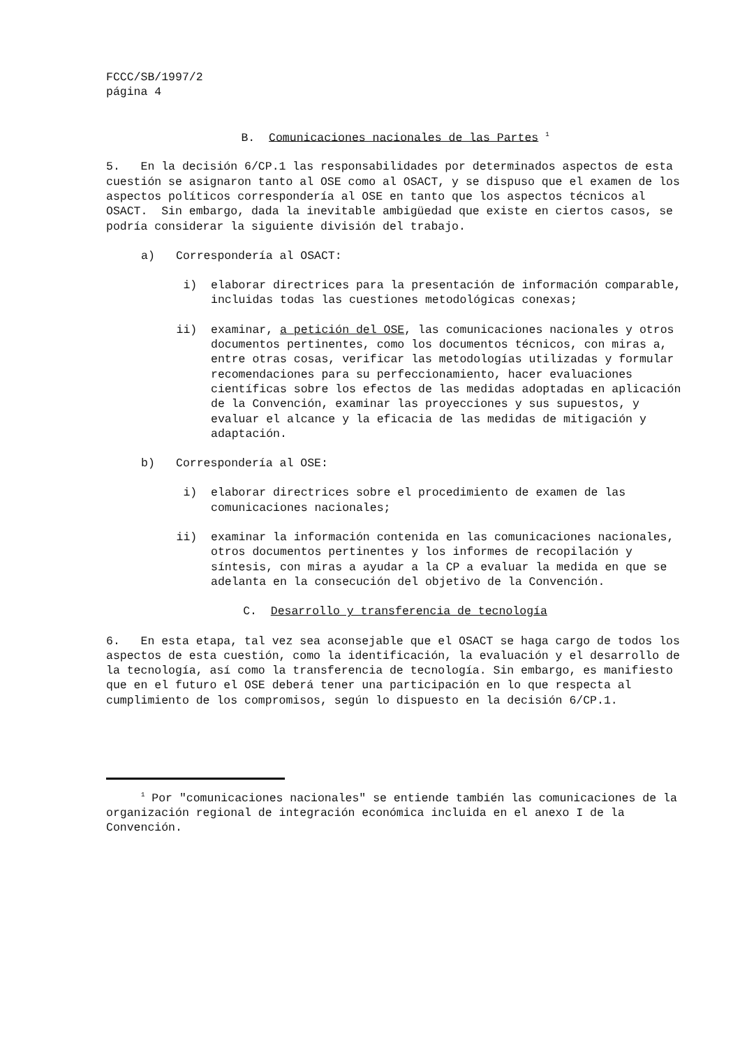FCCC/SB/1997/2
página 4
B. Comunicaciones nacionales de las Partes <sup>1</sup>
5. En la decisión 6/CP.1 las responsabilidades por determinados aspectos de esta cuestión se asignaron tanto al OSE como al OSACT, y se dispuso que el examen de los aspectos políticos correspondería al OSE en tanto que los aspectos técnicos al OSACT. Sin embargo, dada la inevitable ambigüedad que existe en ciertos casos, se podría considerar la siguiente división del trabajo.
a) Correspondería al OSACT:
i) elaborar directrices para la presentación de información comparable, incluidas todas las cuestiones metodológicas conexas;
ii) examinar, a petición del OSE, las comunicaciones nacionales y otros documentos pertinentes, como los documentos técnicos, con miras a, entre otras cosas, verificar las metodologías utilizadas y formular recomendaciones para su perfeccionamiento, hacer evaluaciones científicas sobre los efectos de las medidas adoptadas en aplicación de la Convención, examinar las proyecciones y sus supuestos, y evaluar el alcance y la eficacia de las medidas de mitigación y adaptación.
b) Correspondería al OSE:
i) elaborar directrices sobre el procedimiento de examen de las comunicaciones nacionales;
ii) examinar la información contenida en las comunicaciones nacionales, otros documentos pertinentes y los informes de recopilación y síntesis, con miras a ayudar a la CP a evaluar la medida en que se adelanta en la consecución del objetivo de la Convención.
C. Desarrollo y transferencia de tecnología
6. En esta etapa, tal vez sea aconsejable que el OSACT se haga cargo de todos los aspectos de esta cuestión, como la identificación, la evaluación y el desarrollo de la tecnología, así como la transferencia de tecnología. Sin embargo, es manifiesto que en el futuro el OSE deberá tener una participación en lo que respecta al cumplimiento de los compromisos, según lo dispuesto en la decisión 6/CP.1.
<sup>1</sup> Por "comunicaciones nacionales" se entiende también las comunicaciones de la organización regional de integración económica incluida en el anexo I de la Convención.